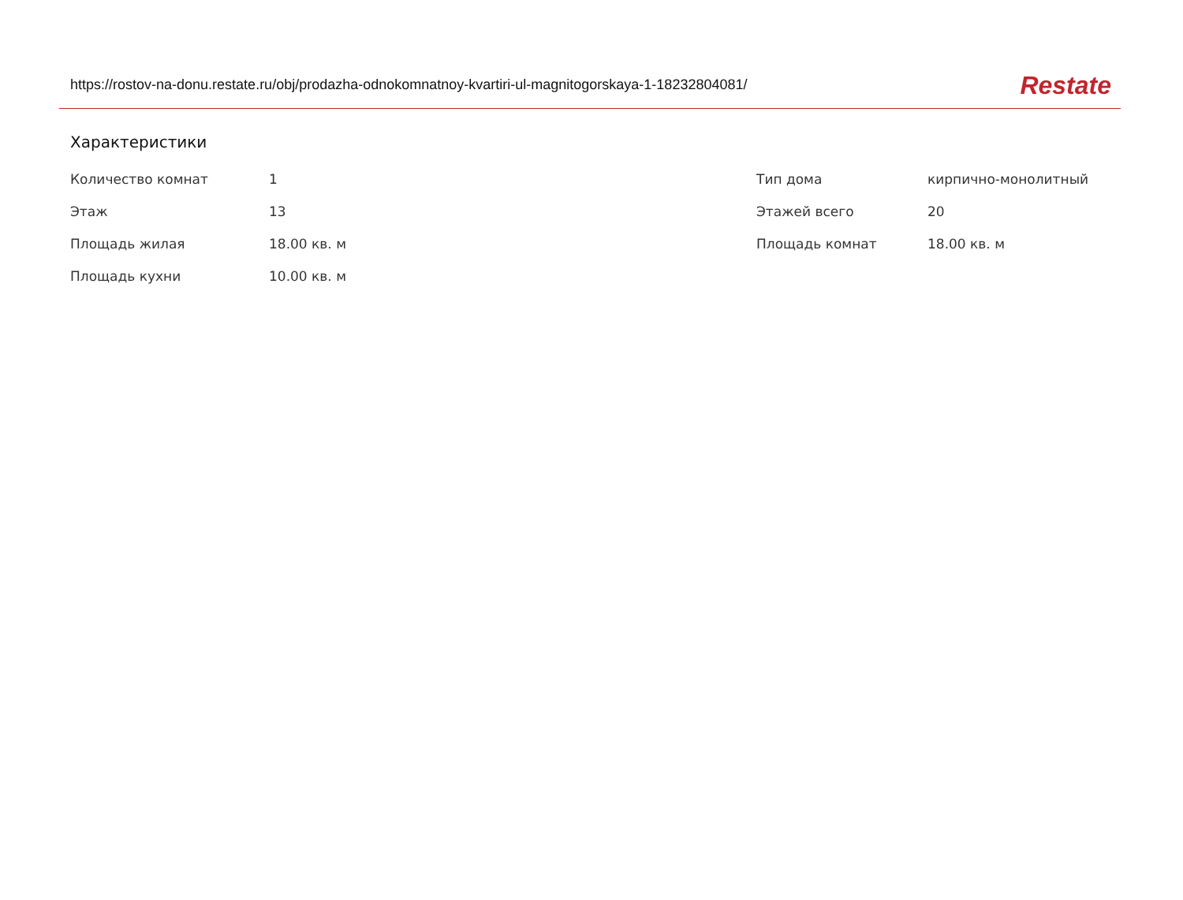https://rostov-na-donu.restate.ru/obj/prodazha-odnokomnatnoy-kvartiri-ul-magnitogorskaya-1-18232804081/
Restate
Характеристики
| Количество комнат | 1 | Тип дома | кирпично-монолитный |
| Этаж | 13 | Этажей всего | 20 |
| Площадь жилая | 18.00 кв. м | Площадь комнат | 18.00 кв. м |
| Площадь кухни | 10.00 кв. м | | |